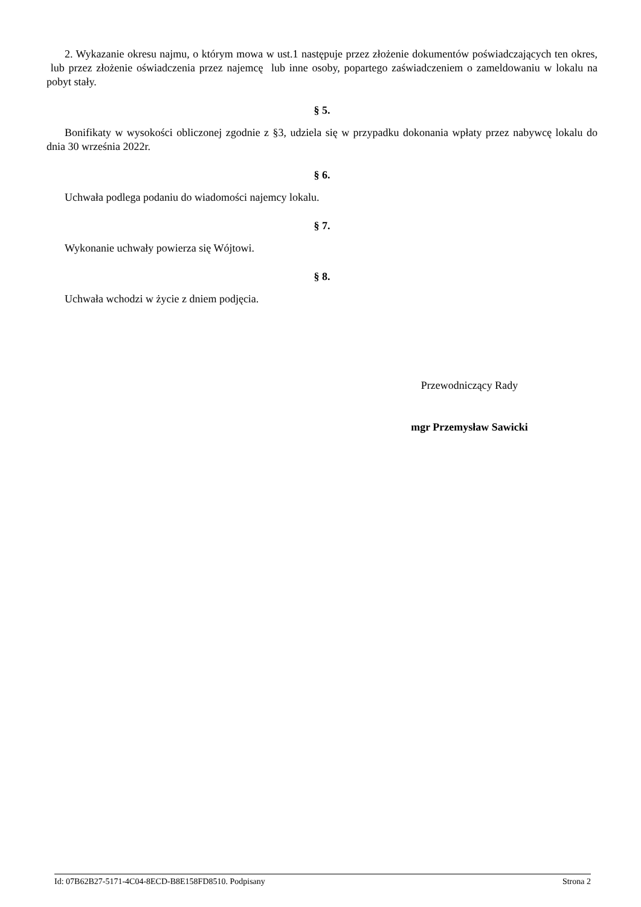2. Wykazanie okresu najmu, o którym mowa w ust.1 następuje przez złożenie dokumentów poświadczających ten okres, lub przez złożenie oświadczenia przez najemcę lub inne osoby, popartego zaświadczeniem o zameldowaniu w lokalu na pobyt stały.
§ 5.
Bonifikaty w wysokości obliczonej zgodnie z §3, udziela się w przypadku dokonania wpłaty przez nabywcę lokalu do dnia 30 września 2022r.
§ 6.
Uchwała podlega podaniu do wiadomości najemcy lokalu.
§ 7.
Wykonanie uchwały powierza się Wójtowi.
§ 8.
Uchwała wchodzi w życie z dniem podjęcia.
Przewodniczący Rady
mgr Przemysław Sawicki
Id: 07B62B27-5171-4C04-8ECD-B8E158FD8510. Podpisany Strona 2